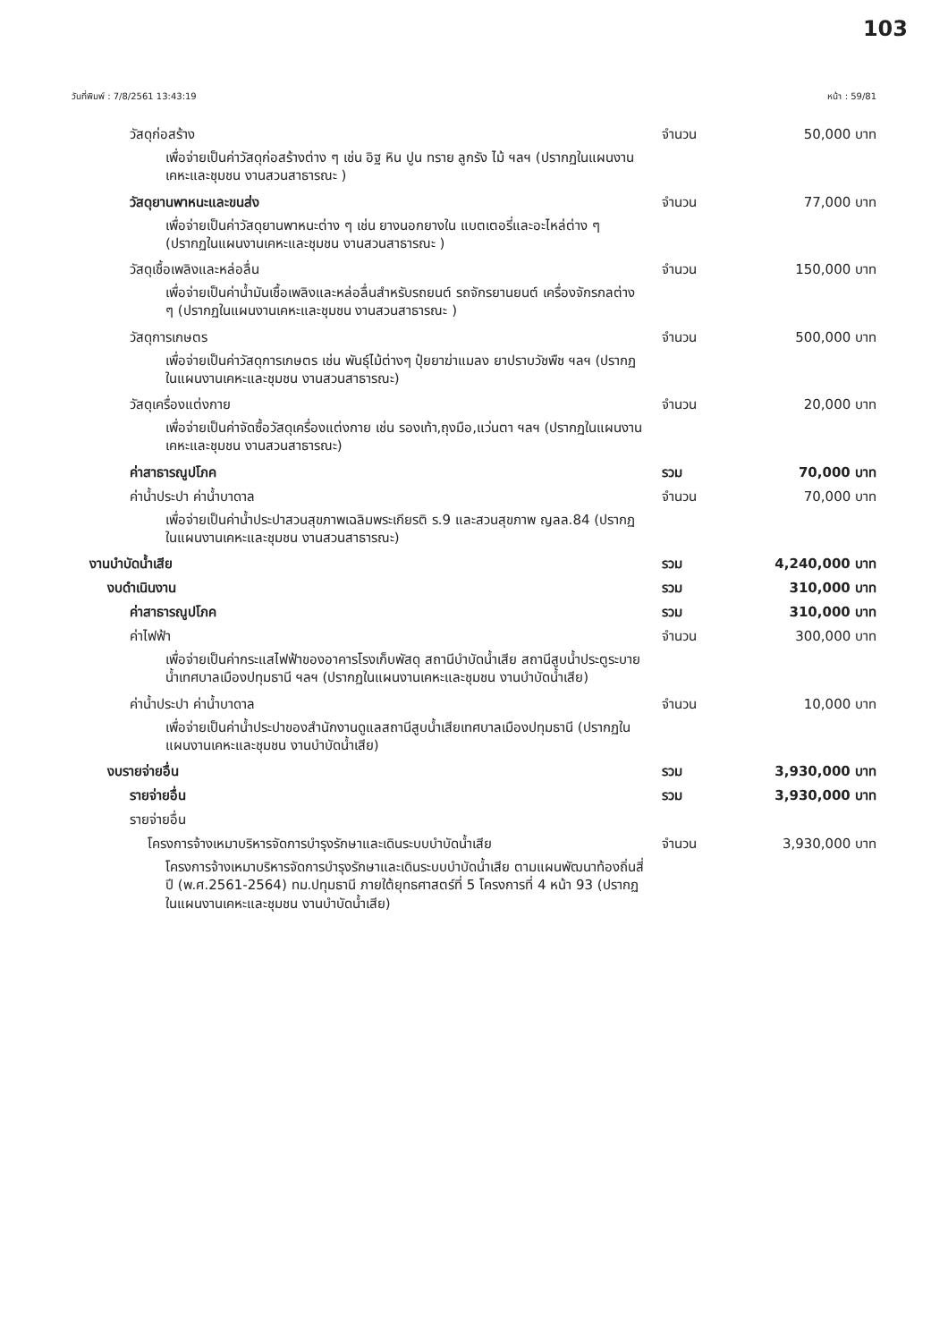103
วันที่พิมพ์ : 7/8/2561 13:43:19 หน้า : 59/81
วัสดุก่อสร้าง จำนวน 50,000 บาท
เพื่อจ่ายเป็นค่าวัสดุก่อสร้างต่าง ๆ เช่น อิฐ หิน ปูน ทราย ลูกรัง ไม้ ฯลฯ (ปรากฏในแผนงานเคหะและชุมชน งานสวนสาธารณะ )
วัสดุยานพาหนะและขนส่ง จำนวน 77,000 บาท
เพื่อจ่ายเป็นค่าวัสดุยานพาหนะต่าง ๆ เช่น ยางนอกยางใน แบตเตอรี่และอะไหล่ต่าง ๆ (ปรากฏในแผนงานเคหะและชุมชน งานสวนสาธารณะ )
วัสดุเชื้อเพลิงและหล่อลื่น จำนวน 150,000 บาท
เพื่อจ่ายเป็นค่าน้ำมันเชื้อเพลิงและหล่อลื่นสำหรับรถยนต์ รถจักรยานยนต์ เครื่องจักรกลต่าง ๆ (ปรากฏในแผนงานเคหะและชุมชน งานสวนสาธารณะ )
วัสดุการเกษตร จำนวน 500,000 บาท
เพื่อจ่ายเป็นค่าวัสดุการเกษตร เช่น พันธุ์ไม้ต่างๆ ปุ๋ยยาฆ่าแมลง ยาปราบวัชพืช ฯลฯ (ปรากฏในแผนงานเคหะและชุมชน งานสวนสาธารณะ)
วัสดุเครื่องแต่งกาย จำนวน 20,000 บาท
เพื่อจ่ายเป็นค่าจัดซื้อวัสดุเครื่องแต่งกาย เช่น รองเท้า,ถุงมือ,แว่นตา ฯลฯ (ปรากฏในแผนงานเคหะและชุมชน งานสวนสาธารณะ)
ค่าสาธารณูปโภค รวม 70,000 บาท
ค่าน้ำประปา ค่าน้ำบาดาล จำนวน 70,000 บาท
เพื่อจ่ายเป็นค่าน้ำประปาสวนสุขภาพเฉลิมพระเกียรติ ร.9 และสวนสุขภาพ ญลล.84 (ปรากฏในแผนงานเคหะและชุมชน งานสวนสาธารณะ)
งานบำบัดน้ำเสีย รวม 4,240,000 บาท
งบดำเนินงาน รวม 310,000 บาท
ค่าสาธารณูปโภค รวม 310,000 บาท
ค่าไฟฟ้า จำนวน 300,000 บาท
เพื่อจ่ายเป็นค่ากระแสไฟฟ้าของอาคารโรงเก็บพัสดุ สถานีบำบัดน้ำเสีย สถานีสูบน้ำประตูระบายน้ำเทศบาลเมืองปทุมธานี ฯลฯ (ปรากฏในแผนงานเคหะและชุมชน งานบำบัดน้ำเสีย)
ค่าน้ำประปา ค่าน้ำบาดาล จำนวน 10,000 บาท
เพื่อจ่ายเป็นค่าน้ำประปาของสำนักงานดูแลสถานีสูบน้ำเสียเทศบาลเมืองปทุมธานี (ปรากฏในแผนงานเคหะและชุมชน งานบำบัดน้ำเสีย)
งบรายจ่ายอื่น รวม 3,930,000 บาท
รายจ่ายอื่น รวม 3,930,000 บาท
รายจ่ายอื่น
โครงการจ้างเหมาบริหารจัดการบำรุงรักษาและเดินระบบบำบัดน้ำเสีย จำนวน 3,930,000 บาท
โครงการจ้างเหมาบริหารจัดการบำรุงรักษาและเดินระบบบำบัดน้ำเสีย ตามแผนพัฒนาท้องถิ่นสี่ปี (พ.ศ.2561-2564) ทม.ปทุมธานี ภายใต้ยุทธศาสตร์ที่ 5 โครงการที่ 4 หน้า 93 (ปรากฏในแผนงานเคหะและชุมชน งานบำบัดน้ำเสีย)